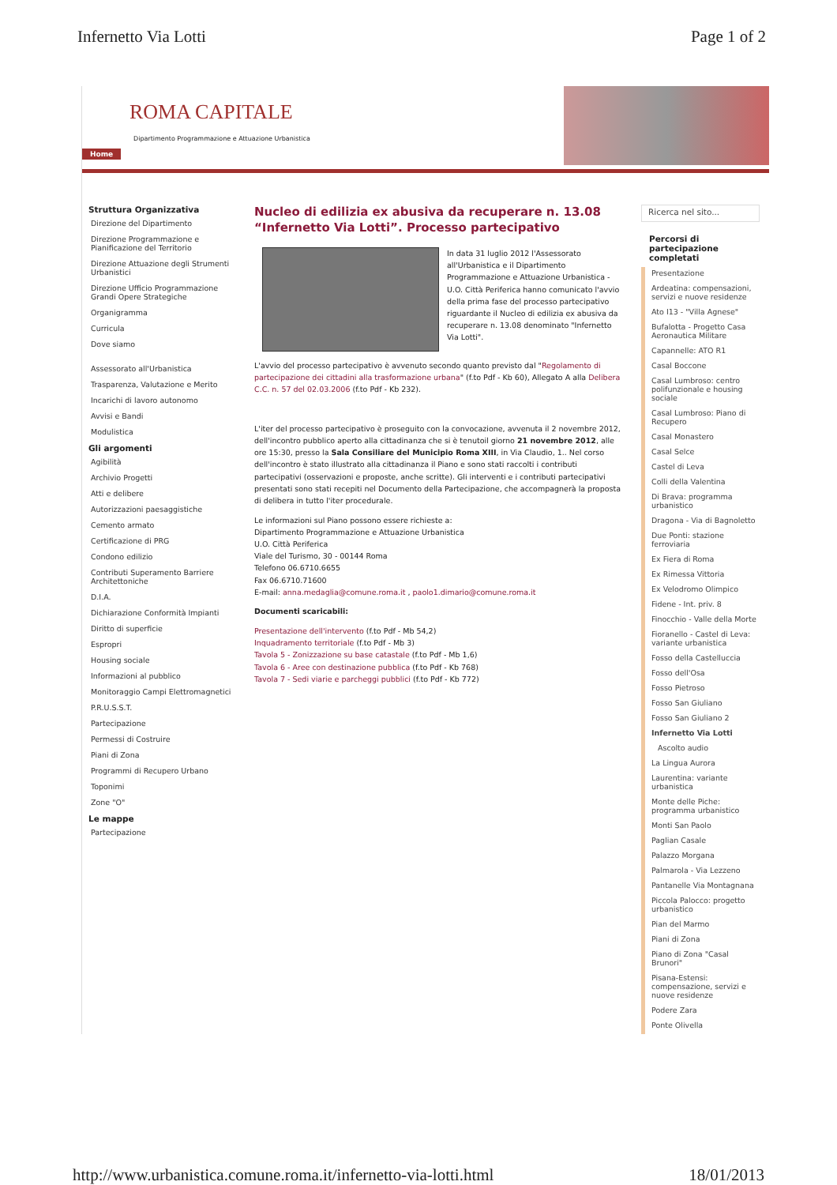Infernetto Via Lotti Page 1 of 2
ROMA CAPITALE
Dipartimento Programmazione e Attuazione Urbanistica
Home
Struttura Organizzativa
Direzione del Dipartimento
Direzione Programmazione e Pianificazione del Territorio
Direzione Attuazione degli Strumenti Urbanistici
Direzione Ufficio Programmazione Grandi Opere Strategiche
Organigramma
Curricula
Dove siamo
Assessorato all'Urbanistica
Trasparenza, Valutazione e Merito
Incarichi di lavoro autonomo
Avvisi e Bandi
Modulistica
Gli argomenti
Agibilità
Archivio Progetti
Atti e delibere
Autorizzazioni paesaggistiche
Cemento armato
Certificazione di PRG
Condono edilizio
Contributi Superamento Barriere Architettoniche
D.I.A.
Dichiarazione Conformità Impianti
Diritto di superficie
Espropri
Housing sociale
Informazioni al pubblico
Monitoraggio Campi Elettromagnetici
P.R.U.S.S.T.
Partecipazione
Permessi di Costruire
Piani di Zona
Programmi di Recupero Urbano
Toponimi
Zone "O"
Le mappe
Partecipazione
Nucleo di edilizia ex abusiva da recuperare n. 13.08 “Infernetto Via Lotti”. Processo partecipativo
In data 31 luglio 2012 l'Assessorato all'Urbanistica e il Dipartimento Programmazione e Attuazione Urbanistica - U.O. Città Periferica hanno comunicato l'avvio della prima fase del processo partecipativo riguardante il Nucleo di edilizia ex abusiva da recuperare n. 13.08 denominato "Infernetto Via Lotti".
L'avvio del processo partecipativo è avvenuto secondo quanto previsto dal "Regolamento di partecipazione dei cittadini alla trasformazione urbana" (f.to Pdf - Kb 60), Allegato A alla Delibera C.C. n. 57 del 02.03.2006 (f.to Pdf - Kb 232).
L'iter del processo partecipativo è proseguito con la convocazione, avvenuta il 2 novembre 2012, dell'incontro pubblico aperto alla cittadinanza che si è tenutoil giorno 21 novembre 2012, alle ore 15:30, presso la Sala Consiliare del Municipio Roma XIII, in Via Claudio, 1.. Nel corso dell'incontro è stato illustrato alla cittadinanza il Piano e sono stati raccolti i contributi partecipativi (osservazioni e proposte, anche scritte). Gli interventi e i contributi partecipativi presentati sono stati recepiti nel Documento della Partecipazione, che accompagnerà la proposta di delibera in tutto l'iter procedurale.
Le informazioni sul Piano possono essere richieste a:
Dipartimento Programmazione e Attuazione Urbanistica
U.O. Città Periferica
Viale del Turismo, 30 - 00144 Roma
Telefono 06.6710.6655
Fax 06.6710.71600
E-mail: anna.medaglia@comune.roma.it , paolo1.dimario@comune.roma.it
Documenti scaricabili:
Presentazione dell'intervento (f.to Pdf - Mb 54,2)
Inquadramento territoriale (f.to Pdf - Mb 3)
Tavola 5 - Zonizzazione su base catastale (f.to Pdf - Mb 1,6)
Tavola 6 - Aree con destinazione pubblica (f.to Pdf - Kb 768)
Tavola 7 - Sedi viarie e parcheggi pubblici (f.to Pdf - Kb 772)
Ricerca nel sito...
Percorsi di partecipazione completati
Presentazione
Ardeatina: compensazioni, servizi e nuove residenze
Ato I13 - "Villa Agnese"
Bufalotta - Progetto Casa Aeronautica Militare
Capannelle: ATO R1
Casal Boccone
Casal Lumbroso: centro polifunzionale e housing sociale
Casal Lumbroso: Piano di Recupero
Casal Monastero
Casal Selce
Castel di Leva
Colli della Valentina
Di Brava: programma urbanistico
Dragona - Via di Bagnoletto
Due Ponti: stazione ferroviaria
Ex Fiera di Roma
Ex Rimessa Vittoria
Ex Velodromo Olimpico
Fidene - Int. priv. 8
Finocchio - Valle della Morte
Fioranello - Castel di Leva: variante urbanistica
Fosso della Castelluccia
Fosso dell'Osa
Fosso Pietroso
Fosso San Giuliano
Fosso San Giuliano 2
Infernetto Via Lotti
Ascolto audio
La Lingua Aurora
Laurentina: variante urbanistica
Monte delle Piche: programma urbanistico
Monti San Paolo
Paglian Casale
Palazzo Morgana
Palmarola - Via Lezzeno
Pantanelle Via Montagnana
Piccola Palocco: progetto urbanistico
Pian del Marmo
Piani di Zona
Piano di Zona "Casal Brunori"
Pisana-Estensi: compensazione, servizi e nuove residenze
Podere Zara
Ponte Olivella
http://www.urbanistica.comune.roma.it/infernetto-via-lotti.html 18/01/2013